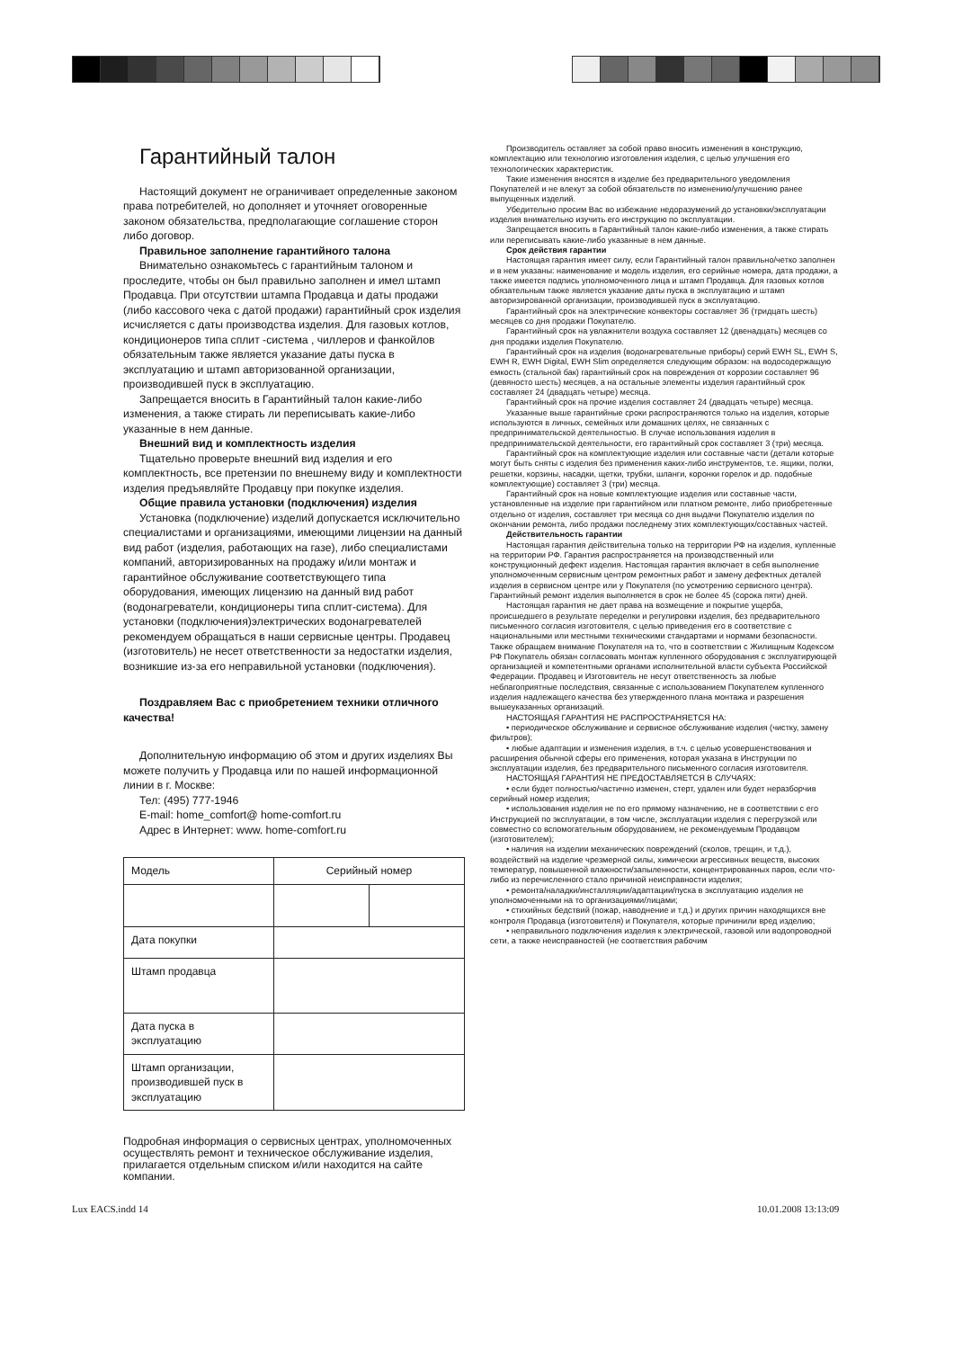Гарантийный талон
Настоящий документ не ограничивает определенные законом права потребителей, но дополняет и уточняет оговоренные законом обязательства, предполагающие соглашение сторон либо договор.
Правильное заполнение гарантийного талона
Внимательно ознакомьтесь с гарантийным талоном и проследите, чтобы он был правильно заполнен и имел штамп Продавца. При отсутствии штампа Продавца и даты продажи (либо кассового чека с датой продажи) гарантийный срок изделия исчисляется с даты производства изделия. Для газовых котлов, кондиционеров типа сплит -система , чиллеров и фанкойлов обязательным также является указание даты пуска в эксплуатацию и штамп авторизованной организации, производившей пуск в эксплуатацию.
Запрещается вносить в Гарантийный талон какие-либо изменения, а также стирать ли переписывать какие-либо указанные в нем данные.
Внешний вид и комплектность изделия
Тщательно проверьте внешний вид изделия и его комплектность, все претензии по внешнему виду и комплектности изделия предъявляйте Продавцу при покупке изделия.
Общие правила установки (подключения) изделия
Установка (подключение) изделий допускается исключительно специалистами и организациями, имеющими лицензии на данный вид работ (изделия, работающих на газе), либо специалистами компаний, авторизированных на продажу и/или монтаж и гарантийное обслуживание соответствующего типа оборудования, имеющих лицензию на данный вид работ (водонагреватели, кондиционеры типа сплит-система). Для установки (подключения)электрических водонагревателей рекомендуем обращаться в наши сервисные центры. Продавец (изготовитель) не несет ответственности за недостатки изделия, возникшие из-за его неправильной установки (подключения).
Поздравляем Вас с приобретением техники отличного качества!
Дополнительную информацию об этом и других изделиях Вы можете получить у Продавца или по нашей информационной линии в г. Москве:
Тел: (495) 777-1946
E-mail: home_comfort@ home-comfort.ru
Адрес в Интернет: www. home-comfort.ru
| Модель | Серийный номер | |
| Дата покупки | | |
| Штамп продавца | | |
| Дата пуска в эксплуатацию | | |
| Штамп организации, производившей пуск в эксплуатацию | | |
Подробная информация о сервисных центрах, уполномоченных осуществлять ремонт и техническое обслуживание изделия, прилагается отдельным списком и/или находится на сайте компании.
Производитель оставляет за собой право вносить изменения в конструкцию, комплектацию или технологию изготовления изделия, с целью улучшения его технологических характеристик.
Такие изменения вносятся в изделие без предварительного уведомления Покупателей и не влекут за собой обязательств по изменению/улучшению ранее выпущенных изделий.
Убедительно просим Вас во избежание недоразумений до установки/эксплуатации изделия внимательно изучить его инструкцию по эксплуатации.
Запрещается вносить в Гарантийный талон какие-либо изменения, а также стирать или переписывать какие-либо указанные в нем данные.
Срок действия гарантии
Настоящая гарантия имеет силу, если Гарантийный талон правильно/четко заполнен и в нем указаны: наименование и модель изделия, его серийные номера, дата продажи, а также имеется подпись уполномоченного лица и штамп Продавца. Для газовых котлов обязательным также является указание даты пуска в эксплуатацию и штамп авторизированной организации, производившей пуск в эксплуатацию.
Гарантийный срок на электрические конвекторы составляет 36 (тридцать шесть) месяцев со дня продажи Покупателю.
Гарантийный срок на увлажнители воздуха составляет 12 (двенадцать) месяцев со дня продажи изделия Покупателю.
Гарантийный срок на изделия (водонагревательные приборы) серий EWH SL, EWH S, EWH R, EWH Digital, EWH Slim определяется следующим образом: на водосодержащую емкость (стальной бак) гарантийный срок на повреждения от коррозии составляет 96 (девяносто шесть) месяцев, а на остальные элементы изделия гарантийный срок составляет 24 (двадцать четыре) месяца.
Гарантийный срок на прочие изделия составляет 24 (двадцать четыре) месяца.
Указанные выше гарантийные сроки распространяются только на изделия, которые используются в личных, семейных или домашних целях, не связанных с предпринимательской деятельностью. В случае использования изделия в предпринимательской деятельности, его гарантийный срок составляет 3 (три) месяца.
Гарантийный срок на комплектующие изделия или составные части (детали которые могут быть сняты с изделия без применения каких-либо инструментов, т.е. ящики, полки, решетки, корзины, насадки, щетки, трубки, шланги, коронки горелок и др. подобные комплектующие) составляет 3 (три) месяца.
Гарантийный срок на новые комплектующие изделия или составные части, установленные на изделие при гарантийном или платном ремонте, либо приобретенные отдельно от изделия, составляет три месяца со дня выдачи Покупателю изделия по окончании ремонта, либо продажи последнему этих комплектующих/составных частей.
Действительность гарантии
Настоящая гарантия действительна только на территории РФ на изделия, купленные на территории РФ. Гарантия распространяется на производственный или конструкционный дефект изделия. Настоящая гарантия включает в себя выполнение уполномоченным сервисным центром ремонтных работ и замену дефектных деталей изделия в сервисном центре или у Покупателя (по усмотрению сервисного центра). Гарантийный ремонт изделия выполняется в срок не более 45 (сорока пяти) дней.
Настоящая гарантия не дает права на возмещение и покрытие ущерба, происшедшего в результате переделки и регулировки изделия, без предварительного письменного согласия изготовителя, с целью приведения его в соответствие с национальными или местными техническими стандартами и нормами безопасности. Также обращаем внимание Покупателя на то, что в соответствии с Жилищным Кодексом РФ Покупатель обязан согласовать монтаж купленного оборудования с эксплуатирующей организацией и компетентными органами исполнительной власти субъекта Российской Федерации. Продавец и Изготовитель не несут ответственность за любые неблагоприятные последствия, связанные с использованием Покупателем купленного изделия надлежащего качества без утвержденного плана монтажа и разрешения вышеуказанных организаций.
НАСТОЯЩАЯ ГАРАНТИЯ НЕ РАСПРОСТРАНЯЕТСЯ НА:
• периодическое обслуживание и сервисное обслуживание изделия (чистку, замену фильтров);
• любые адаптации и изменения изделия, в т.ч. с целью усовершенствования и расширения обычной сферы его применения, которая указана в Инструкции по эксплуатации изделия, без предварительного письменного согласия изготовителя.
НАСТОЯЩАЯ ГАРАНТИЯ НЕ ПРЕДОСТАВЛЯЕТСЯ В СЛУЧАЯХ:
• если будет полностью/частично изменен, стерт, удален или будет неразборчив серийный номер изделия;
• использования изделия не по его прямому назначению, не в соответствии с его Инструкцией по эксплуатации, в том числе, эксплуатации изделия с перегрузкой или совместно со вспомогательным оборудованием, не рекомендуемым Продавцом (изготовителем);
• наличия на изделии механических повреждений (сколов, трещин, и т.д.), воздействий на изделие чрезмерной силы, химически агрессивных веществ, высоких температур, повышенной влажности/запыленности, концентрированных паров, если что-либо из перечисленного стало причиной неисправности изделия;
• ремонта/наладки/инсталляции/адаптации/пуска в эксплуатацию изделия не уполномоченными на то организациями/лицами;
• стихийных бедствий (пожар, наводнение и т.д.) и других причин находящихся вне контроля Продавца (изготовителя) и Покупателя, которые причинили вред изделию;
• неправильного подключения изделия к электрической, газовой или водопроводной сети, а также неисправностей (не соответствия рабочим
Lux EACS.indd 14 10.01.2008 13:13:09